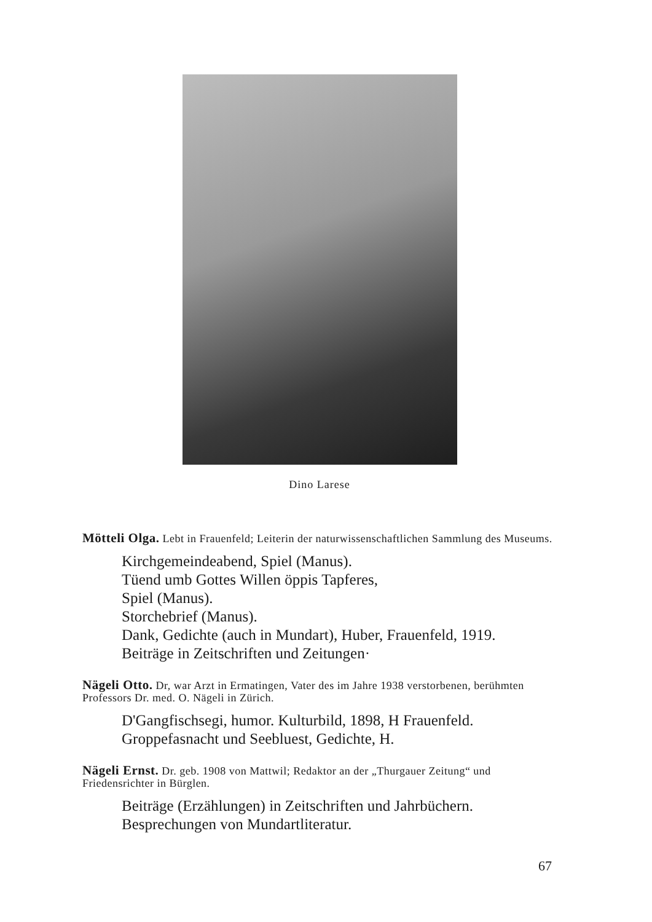Dino Larese
Mötteli Olga. Lebt in Frauenfeld; Leiterin der naturwissenschaftlichen Sammlung des Museums.
Kirchgemeindeabend, Spiel (Manus).
Tüend umb Gottes Willen öppis Tapferes,
Spiel (Manus).
Storchebrief (Manus).
Dank, Gedichte (auch in Mundart), Huber, Frauenfeld, 1919.
Beiträge in Zeitschriften und Zeitungen·
Nägeli Otto. Dr, war Arzt in Ermatingen, Vater des im Jahre 1938 verstorbenen, berühmten Professors Dr. med. O. Nägeli in Zürich.
D'Gangfischsegi, humor. Kulturbild, 1898, H Frauenfeld.
Groppefasnacht und Seebluest, Gedichte, H.
Nägeli Ernst. Dr. geb. 1908 von Mattwil; Redaktor an der „Thurgauer Zeitung“ und Friedensrichter in Bürglen.
Beiträge (Erzählungen) in Zeitschriften und Jahrbüchern.
Besprechungen von Mundartliteratur.
67